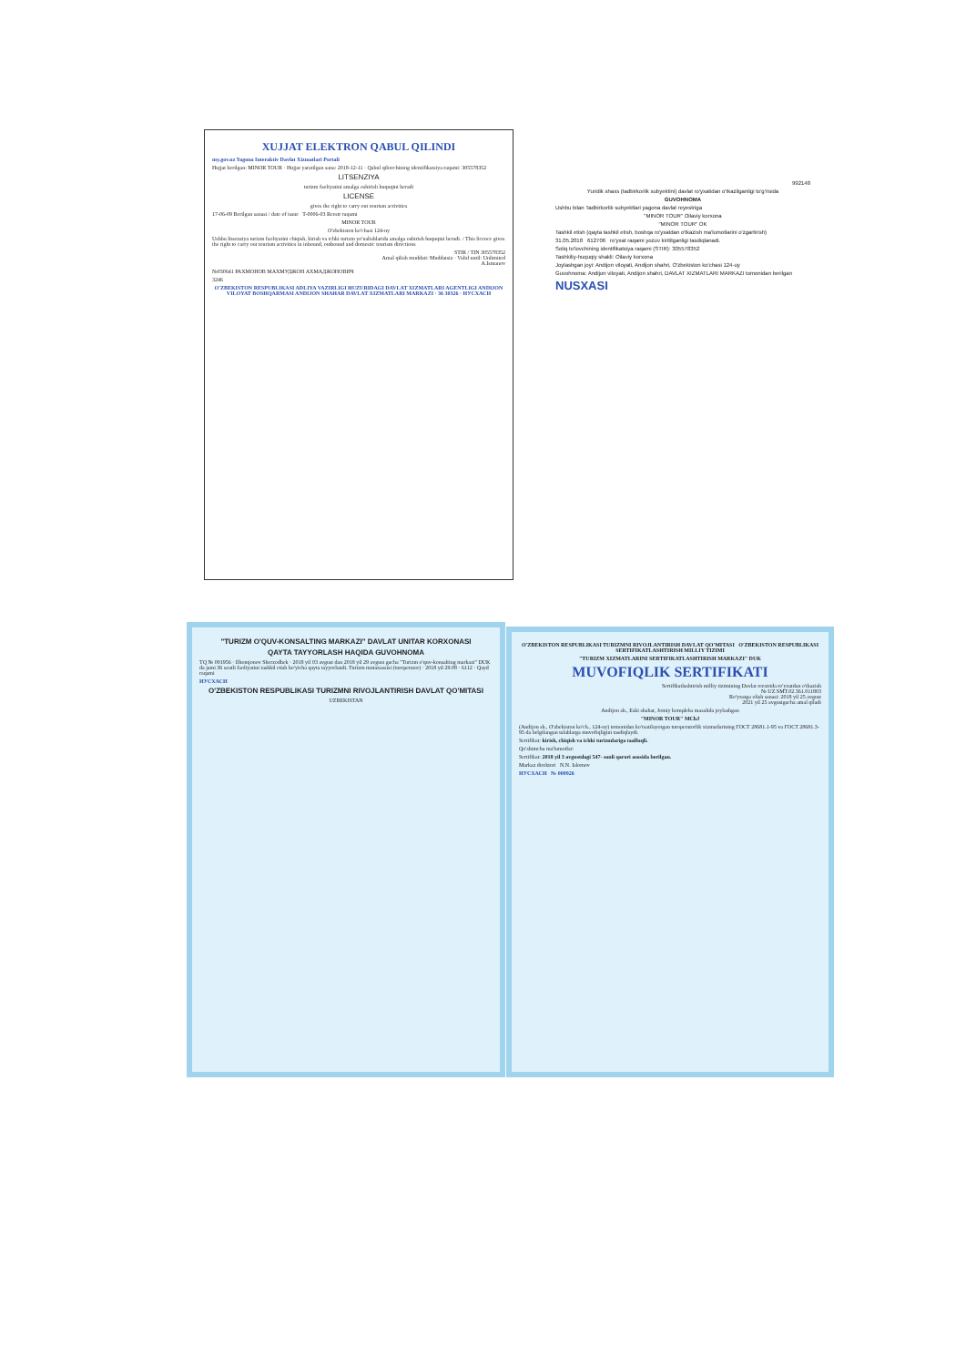XUJJAT ELEKTRON QABUL QILINDI
my.gov.uz Yagona Interaktiv Davlat Xizmatlari Portali
Hujjat berilgan: MINOR TOUR · Hujjat yaratilgan sana: 2018-12-11 · Qabul qiluvchining identifikatsiya raqami: 305578352
LITSENZIYA
turizm faoliyatini amalga oshirish huquqini beradi
LICENSE
gives the right to carry out tourism activities
17-06-09 Berilgan sanasi / date of issue T-0006-03 Reestr raqami
MINOR TOUR
O'zbekiston ko'chasi 124-uy
Ushbu litsenziya turizm faoliyatini chiqish, kirish va ichki turizm yo'nalishlarida amalga oshirish huquqini beradi. / This licence gives the right to carry out tourism activities in inbound, outbound and domestic tourism directions
STIR / TIN 305578352
Amal qilish muddati: Muddatsiz · Valid until: Unlimited
A.Ismanov
№030641 РАХМОНОВ МАХМУДЖОН АХМАДЖОНОВИЧ
3246
O'ZBEKISTON RESPUBLIKASI ADLIYA VAZIRLIGI HUZURIDAGI DAVLAT XIZMATLARI AGENTLIGI ANDIJON VILOYAT BOSHQARMASI ANDIJON SHAHAR DAVLAT XIZMATLARI MARKAZI · 36 30326 · НУСХАСИ
992148
Yuridik shaxs (tadbirkorlik subyektini) davlat ro'yxatidan o'tkazilganligi to'g'risida
GUVOHNOMA
Ushbu bilan Tadbirkorlik subyektlari yagona davlat reyestriga
"MINOR TOUR" Oilaviy korxona
"MINOR TOUR" OK
Tashkil etish (qayta tashkil etish, boshqa ro'yxatdan o'tkazish ma'lumotlarini o'zgartirish)
31.05.2018 612706 ro'yxat raqami yozuv kiritilganligi tasdiqlanadi.
Soliq to'lovchining identifikatsiya raqami (STIR): 305578352
Tashkiliy-huquqiy shakli: Oilaviy korxona
Joylashgan joyi: Andijon viloyati, Andijon shahri, O'zbekiston ko'chasi 124-uy
Guvohnoma: Andijon viloyati, Andijon shahri, DAVLAT XIZMATLARI MARKAZI tomonidan berilgan
NUSXASI
"TURIZM O'QUV-KONSALTING MARKAZI" DAVLAT UNITAR KORXONASI
QAYTA TAYYORLASH HAQIDA GUVOHNOMA
TQ № 001956 · Ilhomjonov Sherzodbek · 2018 yil 03 avgust dan 2018 yil 29 avgust gacha "Turizm o'quv-konsalting markazi" DUK da jami 36 soatli faoliyatini tashkil etish bo'yicha qayta tayyorlandi. Turizm mutaxassisi (turoperator) · 2018 yil 29.08 · 6112 · Qayd raqami
НУСХАСИ
O'ZBEKISTON RESPUBLIKASI TURIZMNI RIVOJLANTIRISH DAVLAT QO'MITASI
UZBEKISTAN
O'ZBEKISTON RESPUBLIKASI TURIZMNI RIVOJLANTIRISH DAVLAT QO'MITASI O'ZBEKISTON RESPUBLIKASI SERTIFIKATLASHTIRISH MILLIY TIZIMI
"TURIZM XIZMATLARINI SERTIFIKATLASHTIRISH MARKAZI" DUK
MUVOFIQLIK SERTIFIKATI
Sertifikatlashtirish milliy tizimining Davlat reestrida ro'yxatdan o'tkazish
№ UZ.SMT.02.361.011803
Ro'yxatga olish sanasi: 2018 yil 25 avgust
2021 yil 25 avgustgacha amal qiladi
Andijon sh., Eski shahar, Jomiy kompleks masalida joylashgan
"MINOR TOUR" MChJ
(Andijon sh., O'zbekiston ko'ch., 124-uy) tomonidan ko'rsatilayotgan turoperatorlik xizmatlarining ГОСТ 28681.1-95 va ГОСТ 28681.3-95 da belgilangan talablarga muvofiqligini tasdiqlaydi.
Sertifikat: kirish, chiqish va ichki turizmlariga taalluqli.
Qo'shimcha ma'lumotlar:
Sertifikat: 2018 yil 3 avgustdagi 547- sonli qarori asosida berilgan.
Markaz direktori N.N. Islomov
НУСХАСИ № 000926